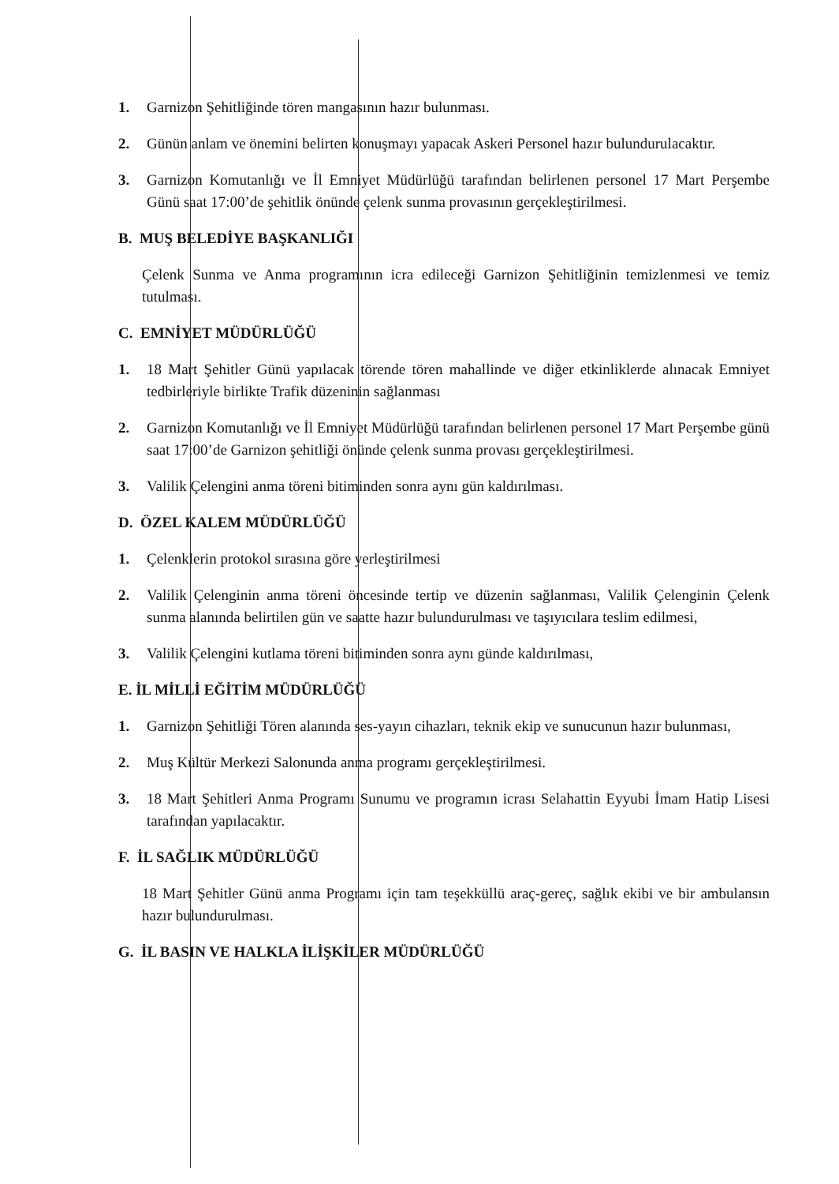1. Garnizon Şehitliğinde tören mangasının hazır bulunması.
2. Günün anlam ve önemini belirten konuşmayı yapacak Askeri Personel hazır bulundurulacaktır.
3. Garnizon Komutanlığı ve İl Emniyet Müdürlüğü tarafından belirlenen personel 17 Mart Perşembe Günü saat 17:00’de şehitlik önünde çelenk sunma provasının gerçekleştirilmesi.
B. MUŞ BELEDİYE BAŞKANLIĞI
Çelenk Sunma ve Anma programının icra edileceği Garnizon Şehitliğinin temizlenmesi ve temiz tutulması.
C. EMNİYET MÜDÜRLÜĞÜ
1. 18 Mart Şehitler Günü yapılacak törende tören mahallinde ve diğer etkinliklerde alınacak Emniyet tedbirleriyle birlikte Trafik düzeninin sağlanması
2. Garnizon Komutanlığı ve İl Emniyet Müdürlüğü tarafından belirlenen personel 17 Mart Perşembe günü saat 17:00’de Garnizon şehitliği önünde çelenk sunma provası gerçekleştirilmesi.
3. Valilik Çelengini anma töreni bitiminden sonra aynı gün kaldırılması.
D. ÖZEL KALEM MÜDÜRLÜĞÜ
1. Çelenklerin protokol sırasına göre yerleştirilmesi
2. Valilik Çelenginin anma töreni öncesinde tertip ve düzenin sağlanması, Valilik Çelenginin Çelenk sunma alanında belirtilen gün ve saatte hazır bulundurulması ve taşıyıcılara teslim edilmesi,
3. Valilik Çelengini kutlama töreni bitiminden sonra aynı günde kaldırılması,
E. İL MİLLİ EĞİTİM MÜDÜRLÜĞÜ
1. Garnizon Şehitliği Tören alanında ses-yayın cihazları, teknik ekip ve sunucunun hazır bulunması,
2. Muş Kültür Merkezi Salonunda anma programı gerçekleştirilmesi.
3. 18 Mart Şehitleri Anma Programı Sunumu ve programın icrası Selahattin Eyyubi İmam Hatip Lisesi tarafından yapılacaktır.
F. İL SAĞLIK MÜDÜRLÜĞÜ
18 Mart Şehitler Günü anma Programı için tam teşekküllü araç-gereç, sağlık ekibi ve bir ambulansın hazır bulundurulması.
G. İL BASIN VE HALKLA İLİŞKİLER MÜDÜRLÜĞÜ